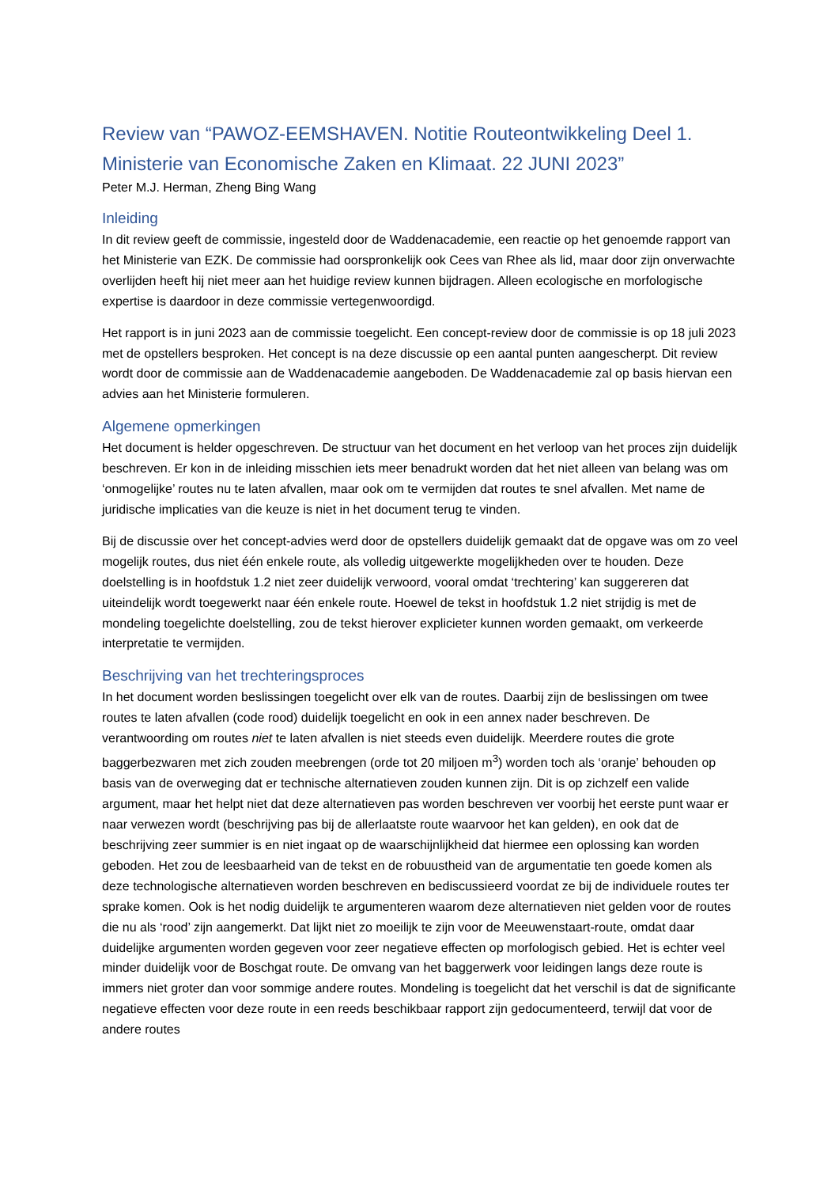Review van “PAWOZ-EEMSHAVEN. Notitie Routeontwikkeling Deel 1. Ministerie van Economische Zaken en Klimaat. 22 JUNI 2023”
Peter M.J. Herman, Zheng Bing Wang
Inleiding
In dit review geeft de commissie, ingesteld door de Waddenacademie, een reactie op het genoemde rapport van het Ministerie van EZK. De commissie had oorspronkelijk ook Cees van Rhee als lid, maar door zijn onverwachte overlijden heeft hij niet meer aan het huidige review kunnen bijdragen. Alleen ecologische en morfologische expertise is daardoor in deze commissie vertegenwoordigd.
Het rapport is in juni 2023 aan de commissie toegelicht. Een concept-review door de commissie is op 18 juli 2023 met de opstellers besproken. Het concept is na deze discussie op een aantal punten aangescherpt. Dit review wordt door de commissie aan de Waddenacademie aangeboden. De Waddenacademie zal op basis hiervan een advies aan het Ministerie formuleren.
Algemene opmerkingen
Het document is helder opgeschreven. De structuur van het document en het verloop van het proces zijn duidelijk beschreven. Er kon in de inleiding misschien iets meer benadrukt worden dat het niet alleen van belang was om ‘onmogelijke’ routes nu te laten afvallen, maar ook om te vermijden dat routes te snel afvallen. Met name de juridische implicaties van die keuze is niet in het document terug te vinden.
Bij de discussie over het concept-advies werd door de opstellers duidelijk gemaakt dat de opgave was om zo veel mogelijk routes, dus niet één enkele route, als volledig uitgewerkte mogelijkheden over te houden. Deze doelstelling is in hoofdstuk 1.2 niet zeer duidelijk verwoord, vooral omdat ‘trechtering’ kan suggereren dat uiteindelijk wordt toegewerkt naar één enkele route. Hoewel de tekst in hoofdstuk 1.2 niet strijdig is met de mondeling toegelichte doelstelling, zou de tekst hierover explicieter kunnen worden gemaakt, om verkeerde interpretatie te vermijden.
Beschrijving van het trechteringsproces
In het document worden beslissingen toegelicht over elk van de routes. Daarbij zijn de beslissingen om twee routes te laten afvallen (code rood) duidelijk toegelicht en ook in een annex nader beschreven. De verantwoording om routes niet te laten afvallen is niet steeds even duidelijk. Meerdere routes die grote baggerbezwaren met zich zouden meebrengen (orde tot 20 miljoen m<sup>3</sup>) worden toch als ‘oranje’ behouden op basis van de overweging dat er technische alternatieven zouden kunnen zijn. Dit is op zichzelf een valide argument, maar het helpt niet dat deze alternatieven pas worden beschreven ver voorbij het eerste punt waar er naar verwezen wordt (beschrijving pas bij de allerlaatste route waarvoor het kan gelden), en ook dat de beschrijving zeer summier is en niet ingaat op de waarschijnlijkheid dat hiermee een oplossing kan worden geboden. Het zou de leesbaarheid van de tekst en de robuustheid van de argumentatie ten goede komen als deze technologische alternatieven worden beschreven en bediscussieerd voordat ze bij de individuele routes ter sprake komen. Ook is het nodig duidelijk te argumenteren waarom deze alternatieven niet gelden voor de routes die nu als ‘rood’ zijn aangemerkt. Dat lijkt niet zo moeilijk te zijn voor de Meeuwenstaart-route, omdat daar duidelijke argumenten worden gegeven voor zeer negatieve effecten op morfologisch gebied. Het is echter veel minder duidelijk voor de Boschgat route. De omvang van het baggerwerk voor leidingen langs deze route is immers niet groter dan voor sommige andere routes. Mondeling is toegelicht dat het verschil is dat de significante negatieve effecten voor deze route in een reeds beschikbaar rapport zijn gedocumenteerd, terwijl dat voor de andere routes